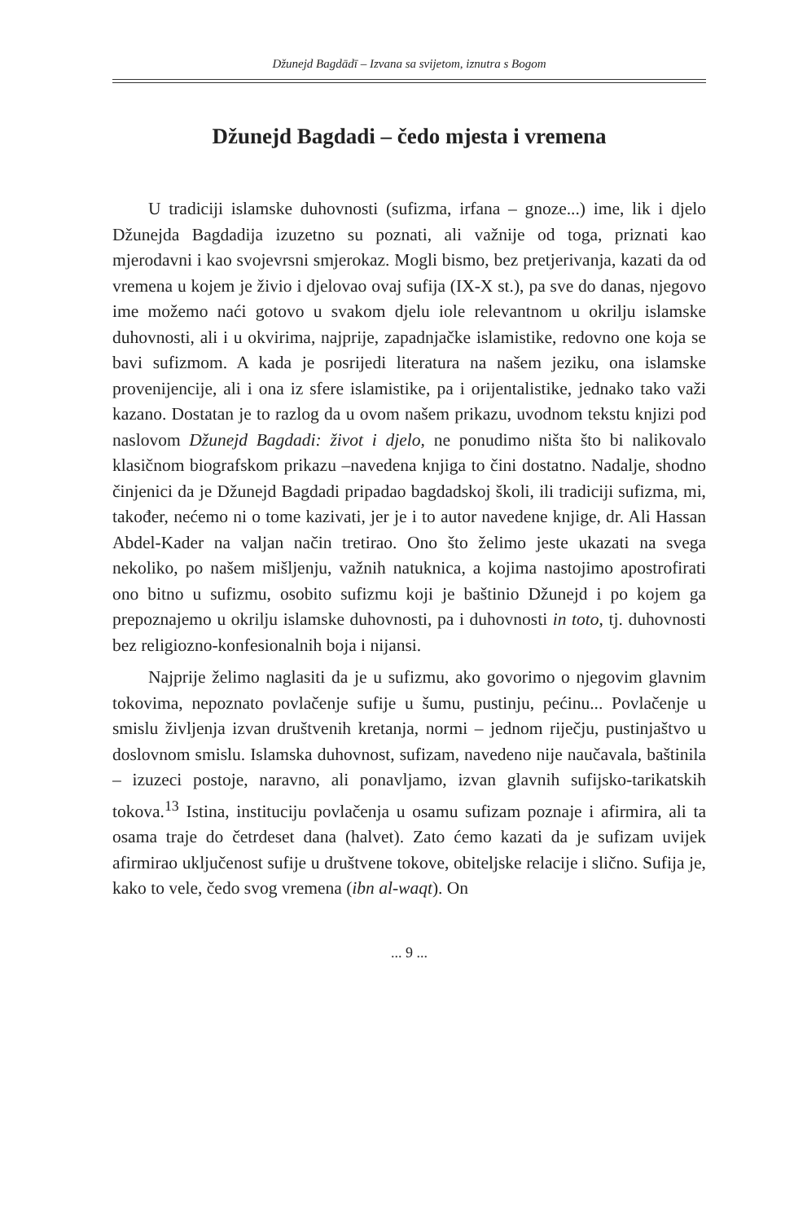Džunejd Bagdādī – Izvana sa svijetom, iznutra s Bogom
Džunejd Bagdadi – čedo mjesta i vremena
U tradiciji islamske duhovnosti (sufizma, irfana – gnoze...) ime, lik i djelo Džunejda Bagdadija izuzetno su poznati, ali važnije od toga, priznati kao mjerodavni i kao svojevrsni smjerokaz. Mogli bismo, bez pretjerivanja, kazati da od vremena u kojem je živio i djelovao ovaj sufija (IX-X st.), pa sve do danas, njegovo ime možemo naći gotovo u svakom djelu iole relevantnom u okrilju islamske duhovnosti, ali i u okvirima, najprije, zapadnjačke islamistike, redovno one koja se bavi sufizmom. A kada je posrijedi literatura na našem jeziku, ona islamske provenijencije, ali i ona iz sfere islamistike, pa i orijentalistike, jednako tako važi kazano. Dostatan je to razlog da u ovom našem prikazu, uvodnom tekstu knjizi pod naslovom Džunejd Bagdadi: život i djelo, ne ponudimo ništa što bi nalikovalo klasičnom biografskom prikazu –navedena knjiga to čini dostatno. Nadalje, shodno činjenici da je Džunejd Bagdadi pripadao bagdadskoj školi, ili tradiciji sufizma, mi, također, nećemo ni o tome kazivati, jer je i to autor navedene knjige, dr. Ali Hassan Abdel-Kader na valjan način tretirao. Ono što želimo jeste ukazati na svega nekoliko, po našem mišljenju, važnih natuknica, a kojima nastojimo apostrofirati ono bitno u sufizmu, osobito sufizmu koji je baštinio Džunejd i po kojem ga prepoznajemo u okrilju islamske duhovnosti, pa i duhovnosti in toto, tj. duhovnosti bez religiozno-konfesionalnih boja i nijansi.
Najprije želimo naglasiti da je u sufizmu, ako govorimo o njegovim glavnim tokovima, nepoznato povlačenje sufije u šumu, pustinju, pećinu... Povlačenje u smislu življenja izvan društvenih kretanja, normi – jednom riječju, pustinjaštvo u doslovnom smislu. Islamska duhovnost, sufizam, navedeno nije naučavala, baštinila – izuzeci postoje, naravno, ali ponavljamo, izvan glavnih sufijsko-tarikatskih tokova.<sup>13</sup> Istina, instituciju povlačenja u osamu sufizam poznaje i afirmira, ali ta osama traje do četrdeset dana (halvet). Zato ćemo kazati da je sufizam uvijek afirmirao uključenost sufije u društvene tokove, obiteljske relacije i slično. Sufija je, kako to vele, čedo svog vremena (ibn al-waqt). On
... 9 ...